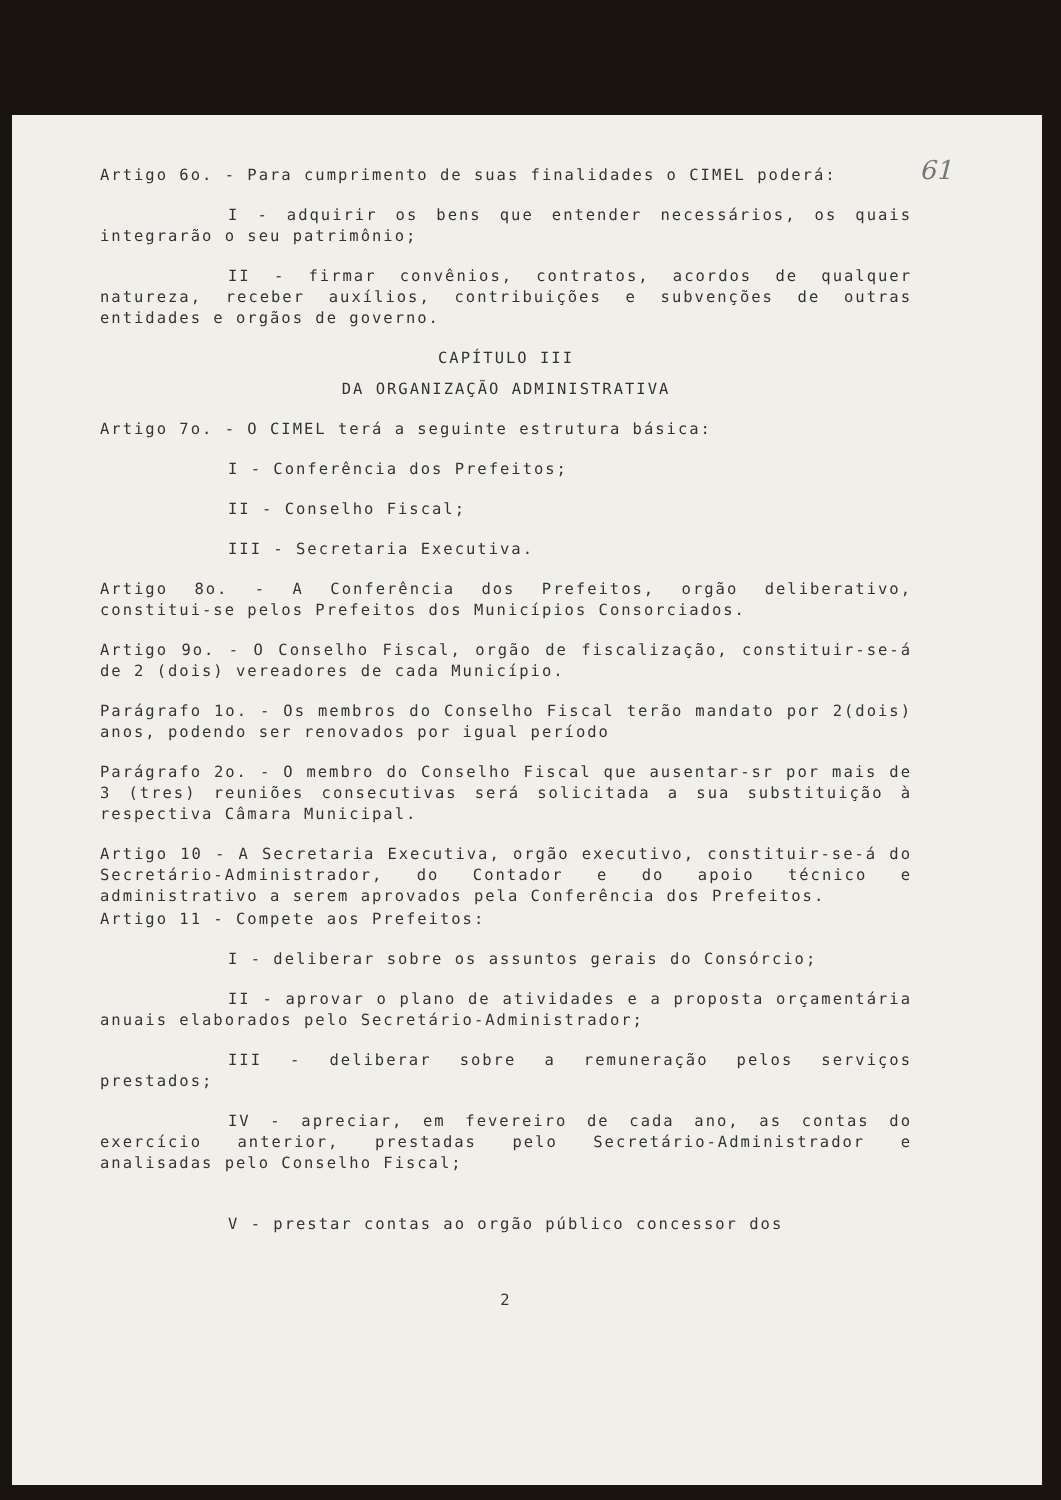61
Artigo 6o. - Para cumprimento de suas finalidades o CIMEL poderá:
I - adquirir os bens que entender necessários, os quais integrarão o seu patrimônio;
II - firmar convênios, contratos, acordos de qualquer natureza, receber auxílios, contribuições e subvenções de outras entidades e orgãos de governo.
CAPÍTULO III
DA ORGANIZAÇÃO ADMINISTRATIVA
Artigo 7o. - O CIMEL terá a seguinte estrutura básica:
I - Conferência dos Prefeitos;
II - Conselho Fiscal;
III - Secretaria Executiva.
Artigo 8o. - A Conferência dos Prefeitos, orgão deliberativo, constitui-se pelos Prefeitos dos Municípios Consorciados.
Artigo 9o. - O Conselho Fiscal, orgão de fiscalização, constituir-se-á de 2 (dois) vereadores de cada Município.
Parágrafo 1o. - Os membros do Conselho Fiscal terão mandato por 2(dois) anos, podendo ser renovados por igual período
Parágrafo 2o. - O membro do Conselho Fiscal que ausentar-sr por mais de 3 (tres) reuniões consecutivas será solicitada a sua substituição à respectiva Câmara Municipal.
Artigo 10 - A Secretaria Executiva, orgão executivo, constituir-se-á do Secretário-Administrador, do Contador e do apoio técnico e administrativo a serem aprovados pela Conferência dos Prefeitos.
Artigo 11 - Compete aos Prefeitos:
I - deliberar sobre os assuntos gerais do Consórcio;
II - aprovar o plano de atividades e a proposta orçamentária anuais elaborados pelo Secretário-Administrador;
III - deliberar sobre a remuneração pelos serviços prestados;
IV - apreciar, em fevereiro de cada ano, as contas do exercício anterior, prestadas pelo Secretário-Administrador e analisadas pelo Conselho Fiscal;
V - prestar contas ao orgão público concessor dos
2